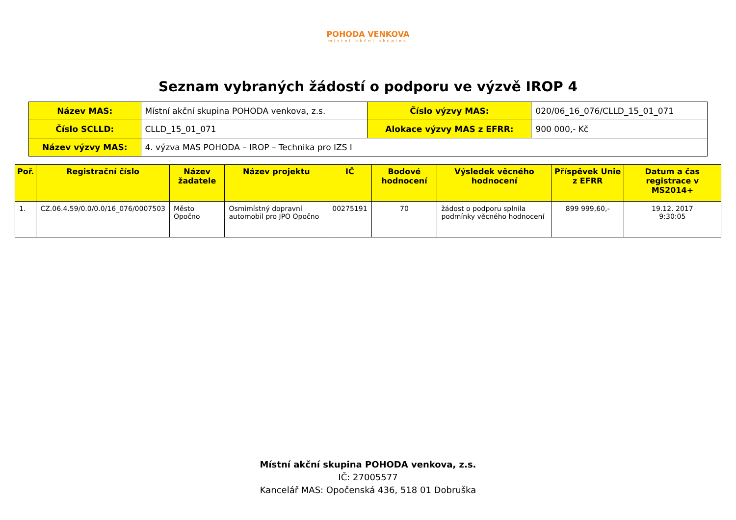POHODA VENKOVA
místní akční skupina
Seznam vybraných žádostí o podporu ve výzvě IROP 4
| Název MAS: | Místní akční skupina POHODA venkova, z.s. | Číslo výzvy MAS: | 020/06_16_076/CLLD_15_01_071 |
| Číslo SCLLD: | CLLD_15_01_071 | Alokace výzvy MAS z EFRR: | 900 000,- Kč |
| Název výzvy MAS: | 4. výzva MAS POHODA – IROP – Technika pro IZS I | | |
| Poř. | Registrační číslo | Název žadatele | Název projektu | IČ | Bodové hodnocení | Výsledek věcného hodnocení | Příspěvek Unie z EFRR | Datum a čas registrace v MS2014+ |
| --- | --- | --- | --- | --- | --- | --- | --- | --- |
| 1. | CZ.06.4.59/0.0/0.0/16_076/0007503 | Město Opočno | Osmimístný dopravní automobil pro JPO Opočno | 00275191 | 70 | žádost o podporu splnila podmínky věcného hodnocení | 899 999,60,- | 19.12. 2017 9:30:05 |
Místní akční skupina POHODA venkova, z.s.
IČ: 27005577
Kancelář MAS: Opočenská 436, 518 01 Dobruška